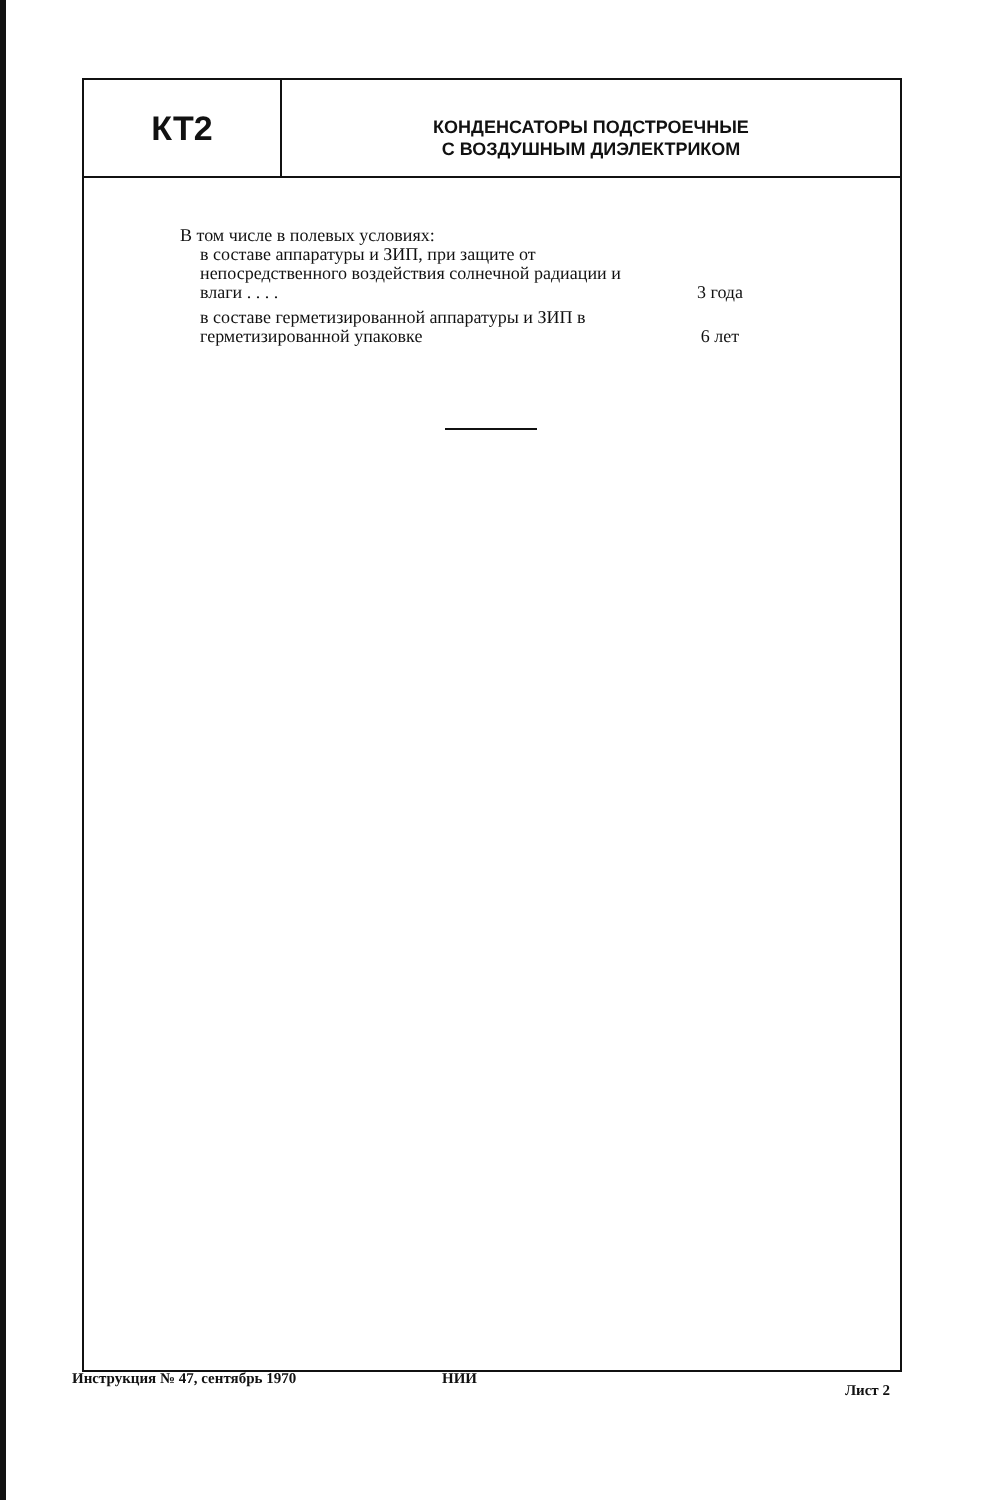КТ2
КОНДЕНСАТОРЫ ПОДСТРОЕЧНЫЕ
С ВОЗДУШНЫМ ДИЭЛЕКТРИКОМ
В том числе в полевых условиях:
в составе аппаратуры и ЗИП, при защите от непосредственного воздействия солнечной радиации и влаги . . . .
3 года
в составе герметизированной аппаратуры и ЗИП в герметизированной упаковке
6 лет
Инструкция № 47, сентябрь 1970 НИИ Лист 2